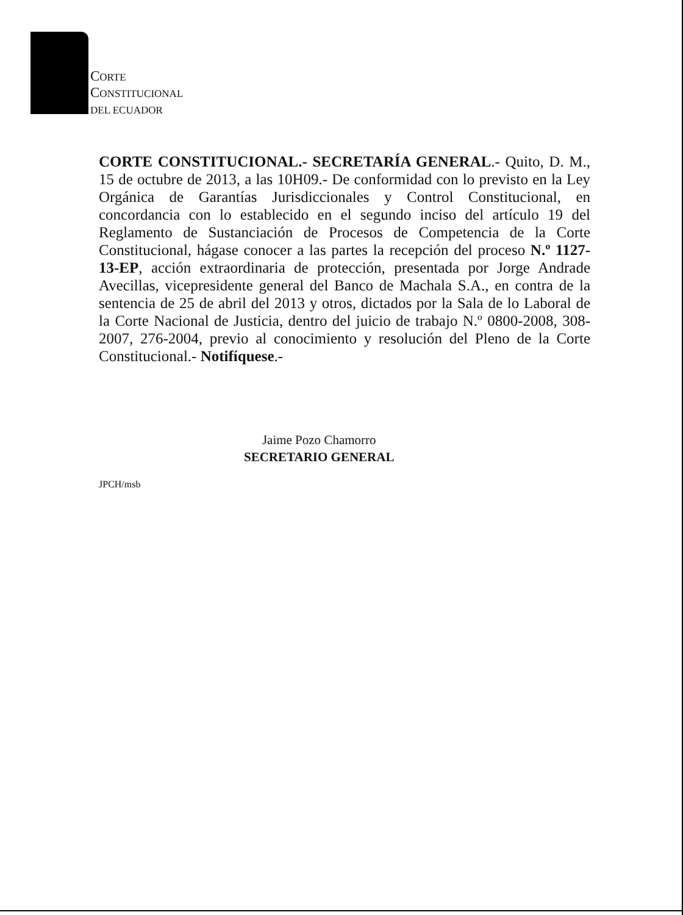CORTE
CONSTITUCIONAL
DEL ECUADOR
CORTE CONSTITUCIONAL.- SECRETARÍA GENERAL.- Quito, D. M., 15 de octubre de 2013, a las 10H09.- De conformidad con lo previsto en la Ley Orgánica de Garantías Jurisdiccionales y Control Constitucional, en concordancia con lo establecido en el segundo inciso del artículo 19 del Reglamento de Sustanciación de Procesos de Competencia de la Corte Constitucional, hágase conocer a las partes la recepción del proceso N.º 1127-13-EP, acción extraordinaria de protección, presentada por Jorge Andrade Avecillas, vicepresidente general del Banco de Machala S.A., en contra de la sentencia de 25 de abril del 2013 y otros, dictados por la Sala de lo Laboral de la Corte Nacional de Justicia, dentro del juicio de trabajo N.º 0800-2008, 308-2007, 276-2004, previo al conocimiento y resolución del Pleno de la Corte Constitucional.- Notifíquese.-
Jaime Pozo Chamorro
SECRETARIO GENERAL
JPCH/msb